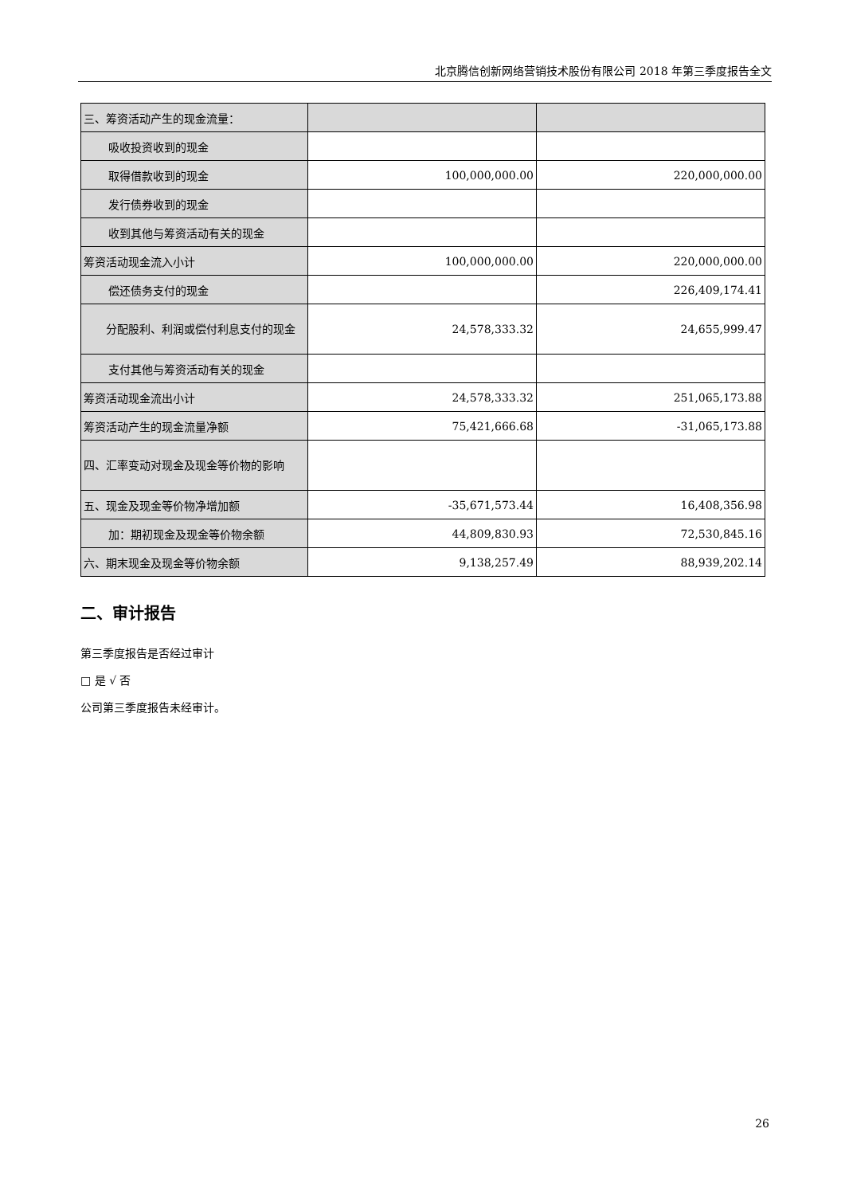北京腾信创新网络营销技术股份有限公司 2018 年第三季度报告全文
| 三、筹资活动产生的现金流量： | | |
| 吸收投资收到的现金 | | |
| 取得借款收到的现金 | 100,000,000.00 | 220,000,000.00 |
| 发行债券收到的现金 | | |
| 收到其他与筹资活动有关的现金 | | |
| 筹资活动现金流入小计 | 100,000,000.00 | 220,000,000.00 |
| 偿还债务支付的现金 | | 226,409,174.41 |
| 分配股利、利润或偿付利息支付的现金 | 24,578,333.32 | 24,655,999.47 |
| 支付其他与筹资活动有关的现金 | | |
| 筹资活动现金流出小计 | 24,578,333.32 | 251,065,173.88 |
| 筹资活动产生的现金流量净额 | 75,421,666.68 | -31,065,173.88 |
| 四、汇率变动对现金及现金等价物的影响 | | |
| 五、现金及现金等价物净增加额 | -35,671,573.44 | 16,408,356.98 |
| 加：期初现金及现金等价物余额 | 44,809,830.93 | 72,530,845.16 |
| 六、期末现金及现金等价物余额 | 9,138,257.49 | 88,939,202.14 |
二、审计报告
第三季度报告是否经过审计
□ 是 √ 否
公司第三季度报告未经审计。
26